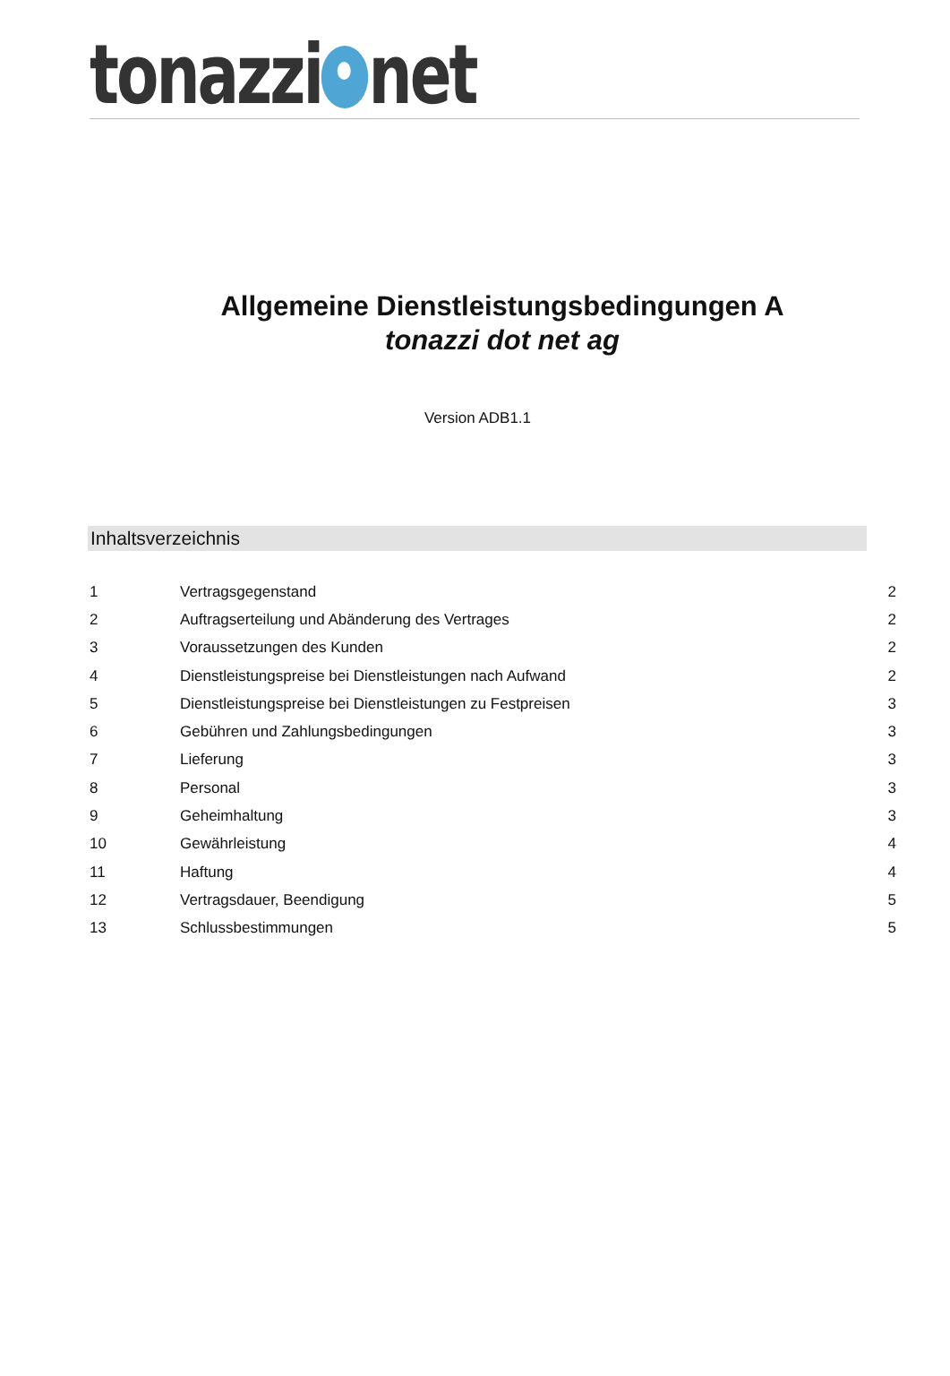tonazzi net
Allgemeine Dienstleistungsbedingungen A
tonazzi dot net ag
Version ADB1.1
Inhaltsverzeichnis
| 1 | Vertragsgegenstand | 2 |
| 2 | Auftragserteilung und Abänderung des Vertrages | 2 |
| 3 | Voraussetzungen des Kunden | 2 |
| 4 | Dienstleistungspreise bei Dienstleistungen nach Aufwand | 2 |
| 5 | Dienstleistungspreise bei Dienstleistungen zu Festpreisen | 3 |
| 6 | Gebühren und Zahlungsbedingungen | 3 |
| 7 | Lieferung | 3 |
| 8 | Personal | 3 |
| 9 | Geheimhaltung | 3 |
| 10 | Gewährleistung | 4 |
| 11 | Haftung | 4 |
| 12 | Vertragsdauer, Beendigung | 5 |
| 13 | Schlussbestimmungen | 5 |